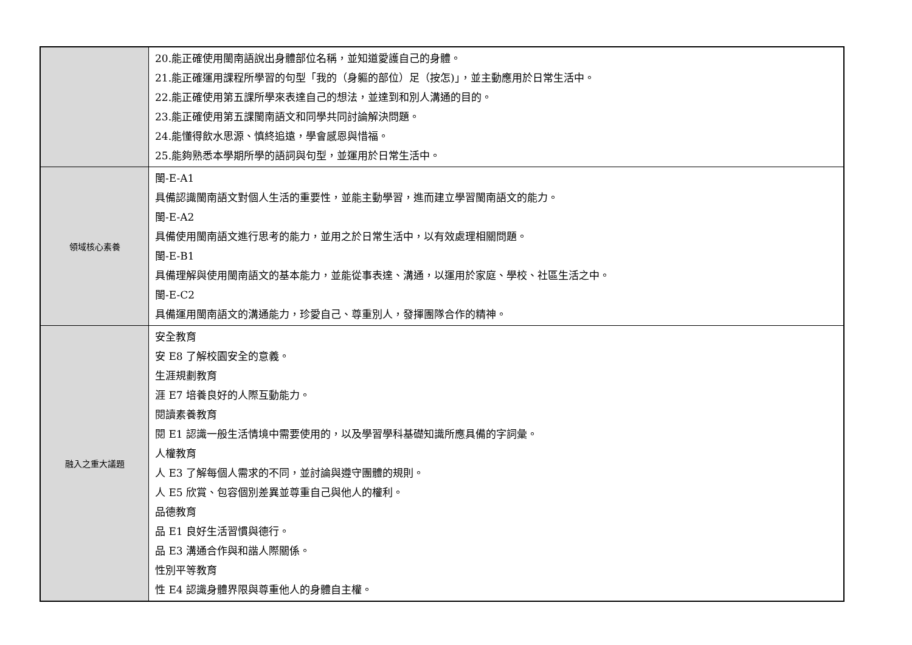| | 20.能正確使用閩南語說出身體部位名稱，並知道愛護自己的身體。 21.能正確運用課程所學習的句型「我的（身軀的部位）足（按怎)」，並主動應用於日常生活中。 22.能正確使用第五課所學來表達自己的想法，並達到和別人溝通的目的。 23.能正確使用第五課閩南語文和同學共同討論解決問題。 24.能懂得飲水思源、慎終追遠，學會感恩與惜福。 25.能夠熟悉本學期所學的語詞與句型，並運用於日常生活中。 |
| 領域核心素養 | 閩-E-A1 具備認識閩南語文對個人生活的重要性，並能主動學習，進而建立學習閩南語文的能力。 閩-E-A2 具備使用閩南語文進行思考的能力，並用之於日常生活中，以有效處理相關問題。 閩-E-B1 具備理解與使用閩南語文的基本能力，並能從事表達、溝通，以運用於家庭、學校、社區生活之中。 閩-E-C2 具備運用閩南語文的溝通能力，珍愛自己、尊重別人，發揮團隊合作的精神。 |
| 融入之重大議題 | 安全教育 安 E8 了解校園安全的意義。 生涯規劃教育 涯 E7 培養良好的人際互動能力。 閱讀素養教育 閱 E1 認識一般生活情境中需要使用的，以及學習學科基礎知識所應具備的字詞彙。 人權教育 人 E3 了解每個人需求的不同，並討論與遵守團體的規則。 人 E5 欣賞、包容個別差異並尊重自己與他人的權利。 品德教育 品 E1 良好生活習慣與德行。 品 E3 溝通合作與和諧人際關係。 性別平等教育 性 E4 認識身體界限與尊重他人的身體自主權。 |